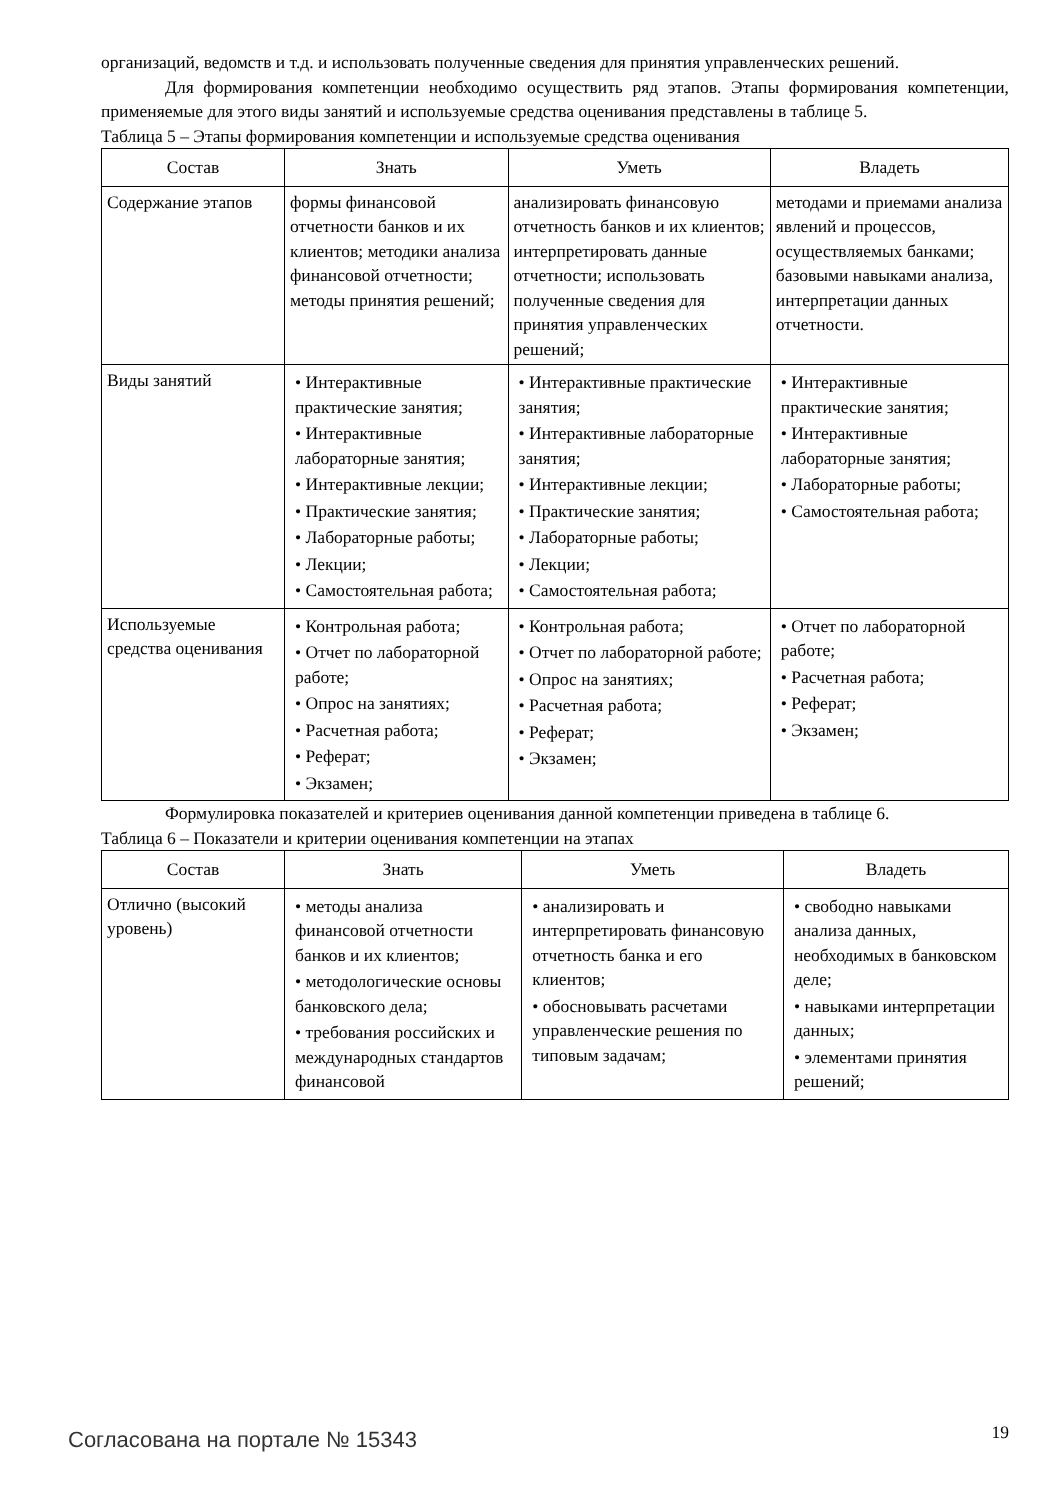организаций, ведомств и т.д. и использовать полученные сведения для принятия управленческих решений.
Для формирования компетенции необходимо осуществить ряд этапов. Этапы формирования компетенции, применяемые для этого виды занятий и используемые средства оценивания представлены в таблице 5.
Таблица 5 – Этапы формирования компетенции и используемые средства оценивания
| Состав | Знать | Уметь | Владеть |
| --- | --- | --- | --- |
| Содержание этапов | формы финансовой отчетности банков и их клиентов; методики анализа финансовой отчетности; методы принятия решений; | анализировать финансовую отчетность банков и их клиентов; интерпретировать данные отчетности; использовать полученные сведения для принятия управленческих решений; | методами и приемами анализа явлений и процессов, осуществляемых банками; базовыми навыками анализа, интерпретации данных отчетности. |
| Виды занятий | • Интерактивные практические занятия; • Интерактивные лабораторные занятия; • Интерактивные лекции; • Практические занятия; • Лабораторные работы; • Лекции; • Самостоятельная работа; | • Интерактивные практические занятия; • Интерактивные лабораторные занятия; • Интерактивные лекции; • Практические занятия; • Лабораторные работы; • Лекции; • Самостоятельная работа; | • Интерактивные практические занятия; • Интерактивные лабораторные занятия; • Лабораторные работы; • Самостоятельная работа; |
| Используемые средства оценивания | • Контрольная работа; • Отчет по лабораторной работе; • Опрос на занятиях; • Расчетная работа; • Реферат; • Экзамен; | • Контрольная работа; • Отчет по лабораторной работе; • Опрос на занятиях; • Расчетная работа; • Реферат; • Экзамен; | • Отчет по лабораторной работе; • Расчетная работа; • Реферат; • Экзамен; |
Формулировка показателей и критериев оценивания данной компетенции приведена в таблице 6.
Таблица 6 – Показатели и критерии оценивания компетенции на этапах
| Состав | Знать | Уметь | Владеть |
| --- | --- | --- | --- |
| Отлично (высокий уровень) | • методы анализа финансовой отчетности банков и их клиентов; • методологические основы банковского дела; • требования российских и международных стандартов финансовой | • анализировать и интерпретировать финансовую отчетность банка и его клиентов; • обосновывать расчетами управленческие решения по типовым задачам; | • свободно навыками анализа данных, необходимых в банковском деле; • навыками интерпретации данных; • элементами принятия решений; |
Согласована на портале № 15343 19